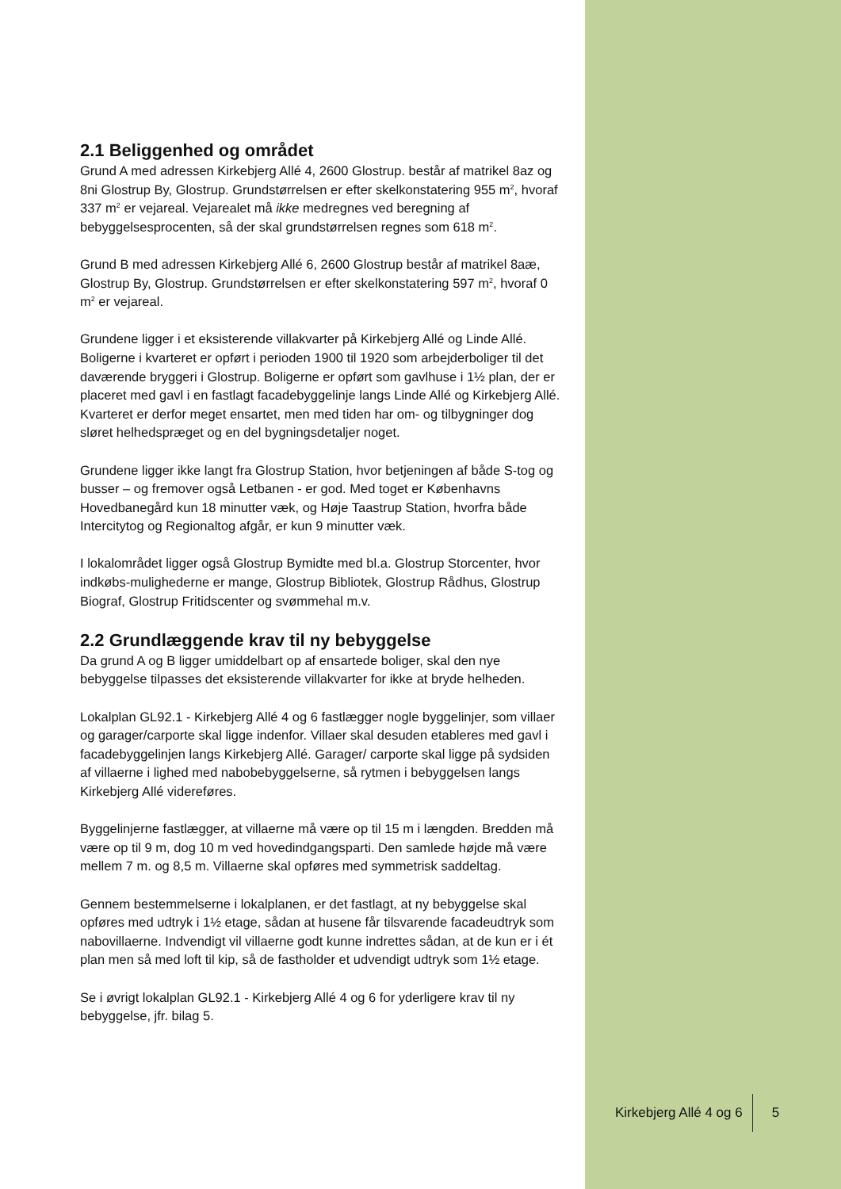2.1 Beliggenhed og området
Grund A med adressen Kirkebjerg Allé 4, 2600 Glostrup. består af matrikel 8az og 8ni Glostrup By, Glostrup. Grundstørrelsen er efter skelkonstatering 955 m<sup>2</sup>, hvoraf 337 m<sup>2</sup> er vejareal. Vejarealet må ikke medregnes ved beregning af bebyggelsesprocenten, så der skal grundstørrelsen regnes som 618 m<sup>2</sup>.
Grund B med adressen Kirkebjerg Allé 6, 2600 Glostrup består af matrikel 8aæ, Glostrup By, Glostrup. Grundstørrelsen er efter skelkonstatering 597 m<sup>2</sup>, hvoraf 0 m<sup>2</sup> er vejareal.
Grundene ligger i et eksisterende villakvarter på Kirkebjerg Allé og Linde Allé. Boligerne i kvarteret er opført i perioden 1900 til 1920 som arbejderboliger til det daværende bryggeri i Glostrup. Boligerne er opført som gavlhuse i 1½ plan, der er placeret med gavl i en fastlagt facadebyggelinje langs Linde Allé og Kirkebjerg Allé. Kvarteret er derfor meget ensartet, men med tiden har om- og tilbygninger dog sløret helhedspræget og en del bygningsdetaljer noget.
Grundene ligger ikke langt fra Glostrup Station, hvor betjeningen af både S-tog og busser – og fremover også Letbanen - er god. Med toget er Københavns Hovedbanegård kun 18 minutter væk, og Høje Taastrup Station, hvorfra både Intercitytog og Regionaltog afgår, er kun 9 minutter væk.
I lokalområdet ligger også Glostrup Bymidte med bl.a. Glostrup Storcenter, hvor indkøbs-mulighederne er mange, Glostrup Bibliotek, Glostrup Rådhus, Glostrup Biograf, Glostrup Fritidscenter og svømmehal m.v.
2.2 Grundlæggende krav til ny bebyggelse
Da grund A og B ligger umiddelbart op af ensartede boliger, skal den nye bebyggelse tilpasses det eksisterende villakvarter for ikke at bryde helheden.
Lokalplan GL92.1 - Kirkebjerg Allé 4 og 6 fastlægger nogle byggelinjer, som villaer og garager/carporte skal ligge indenfor. Villaer skal desuden etableres med gavl i facadebyggelinjen langs Kirkebjerg Allé. Garager/ carporte skal ligge på sydsiden af villaerne i lighed med nabobebyggelserne, så rytmen i bebyggelsen langs Kirkebjerg Allé videreføres.
Byggelinjerne fastlægger, at villaerne må være op til 15 m i længden. Bredden må være op til 9 m, dog 10 m ved hovedindgangsparti. Den samlede højde må være mellem 7 m. og 8,5 m. Villaerne skal opføres med symmetrisk saddeltag.
Gennem bestemmelserne i lokalplanen, er det fastlagt, at ny bebyggelse skal opføres med udtryk i 1½ etage, sådan at husene får tilsvarende facadeudtryk som nabovillaerne. Indvendigt vil villaerne godt kunne indrettes sådan, at de kun er i ét plan men så med loft til kip, så de fastholder et udvendigt udtryk som 1½ etage.
Se i øvrigt lokalplan GL92.1 - Kirkebjerg Allé 4 og 6 for yderligere krav til ny bebyggelse, jfr. bilag 5.
Kirkebjerg Allé 4 og 6 5